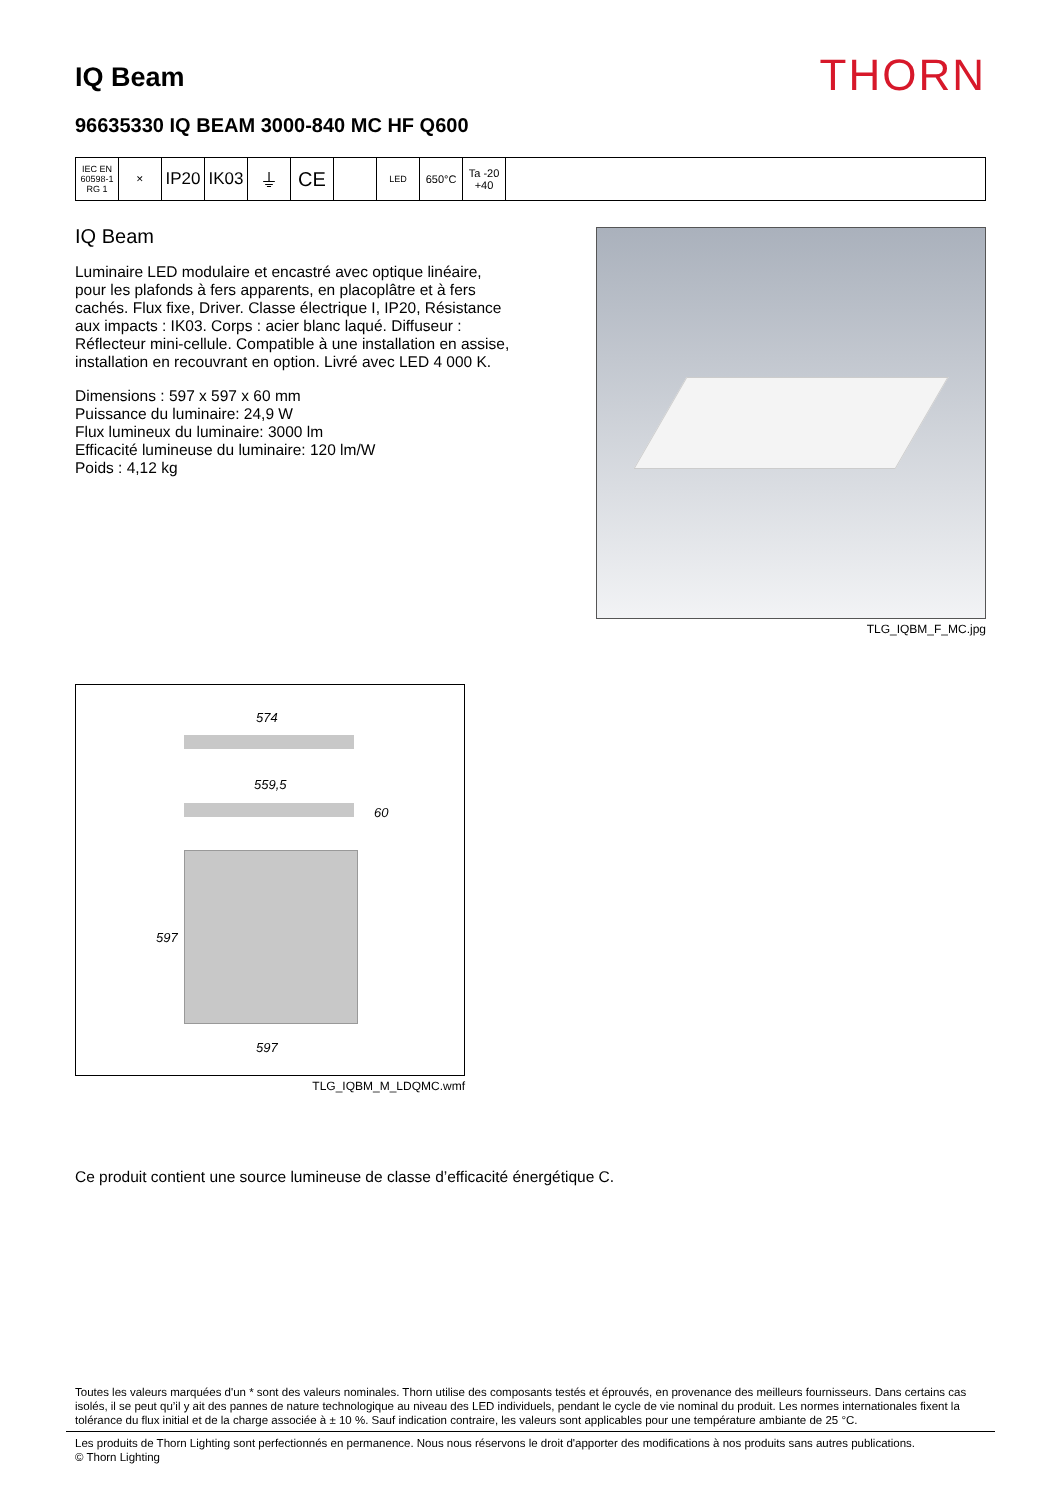IQ Beam
THORN
96635330 IQ BEAM 3000-840 MC HF Q600
IEC EN 60598-1 RG 1
✕
IP20 IK03 ⏚ CE
LED
650°C Ta -20 +40
IQ Beam
Luminaire LED modulaire et encastré avec optique linéaire, pour les plafonds à fers apparents, en placoplâtre et à fers cachés. Flux fixe, Driver. Classe électrique I, IP20, Résistance aux impacts : IK03. Corps : acier blanc laqué. Diffuseur : Réflecteur mini-cellule. Compatible à une installation en assise, installation en recouvrant en option. Livré avec LED 4 000 K.
Dimensions : 597 x 597 x 60 mm
Puissance du luminaire: 24,9 W
Flux lumineux du luminaire: 3000 lm
Efficacité lumineuse du luminaire: 120 lm/W
Poids : 4,12 kg
TLG_IQBM_F_MC.jpg
574
559,5
60
597
597
TLG_IQBM_M_LDQMC.wmf
Ce produit contient une source lumineuse de classe d’efficacité énergétique C.
Toutes les valeurs marquées d'un * sont des valeurs nominales. Thorn utilise des composants testés et éprouvés, en provenance des meilleurs fournisseurs. Dans certains cas isolés, il se peut qu’il y ait des pannes de nature technologique au niveau des LED individuels, pendant le cycle de vie nominal du produit. Les normes internationales fixent la tolérance du flux initial et de la charge associée à ± 10 %. Sauf indication contraire, les valeurs sont applicables pour une température ambiante de 25 °C.
Les produits de Thorn Lighting sont perfectionnés en permanence. Nous nous réservons le droit d'apporter des modifications à nos produits sans autres publications.
© Thorn Lighting